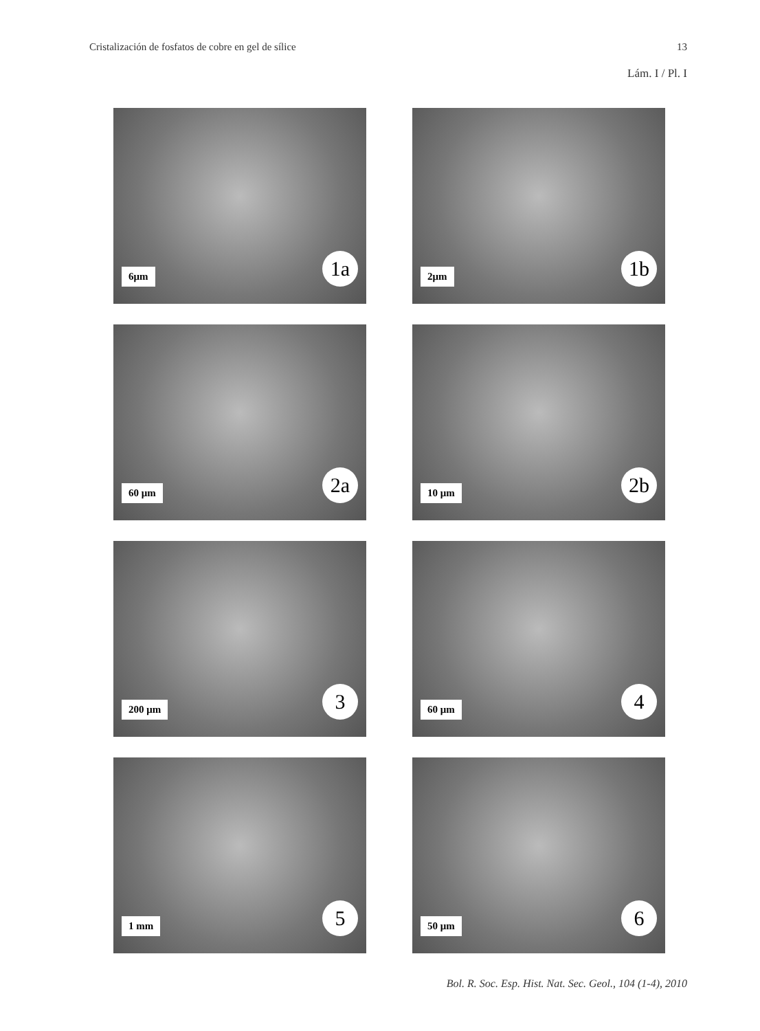Cristalización de fosfatos de cobre en gel de sílice 13
Lám. I / Pl. I
6μm 1a
2μm 1b
60 μm 2a
10 μm 2b
200 μm 3
60 μm 4
1 mm 5
50 μm 6
Bol. R. Soc. Esp. Hist. Nat. Sec. Geol., 104 (1-4), 2010